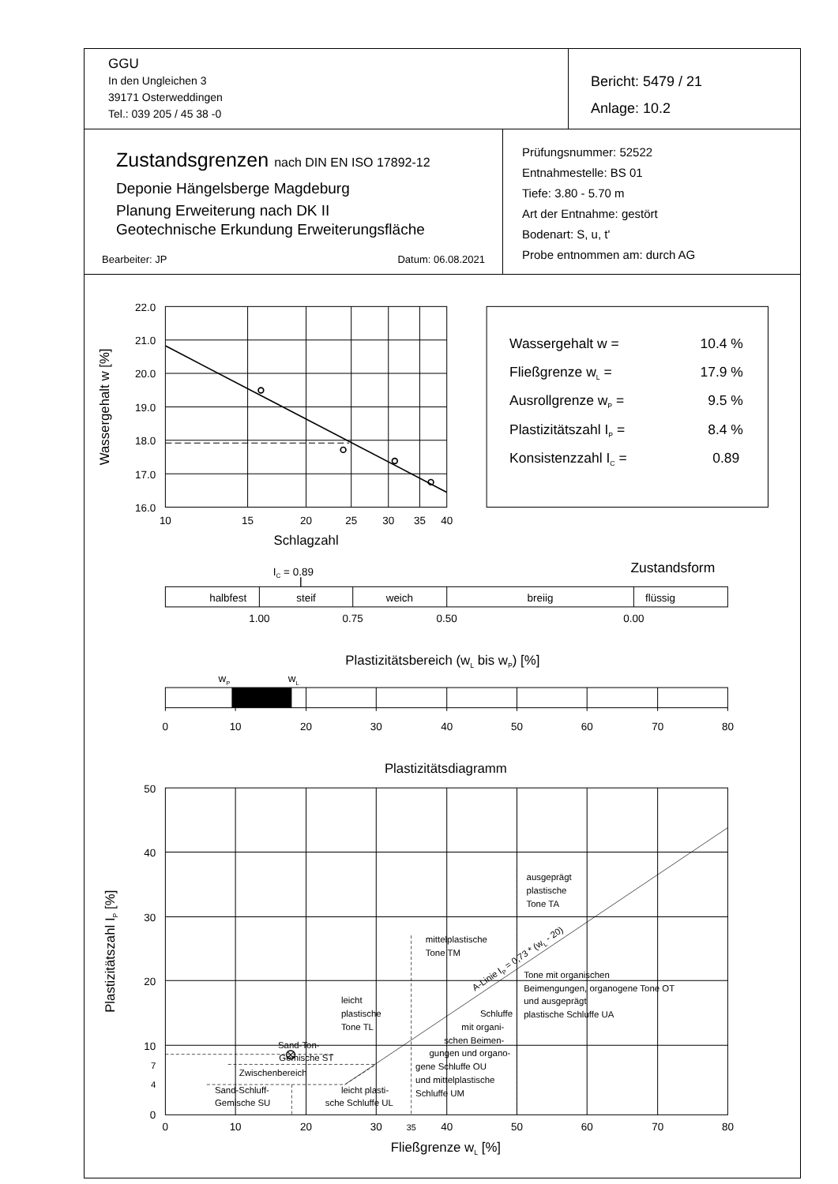GGU
In den Ungleichen 3
39171 Osterweddingen
Tel.: 039 205 / 45 38 -0
Bericht: 5479 / 21
Anlage: 10.2
Zustandsgrenzen nach DIN EN ISO 17892-12
Deponie Hängelsberge Magdeburg
Planung Erweiterung nach DK II
Geotechnische Erkundung Erweiterungsfläche
Bearbeiter: JP Datum: 06.08.2021
Prüfungsnummer: 52522
Entnahmestelle: BS 01
Tiefe: 3.80 - 5.70 m
Art der Entnahme: gestört
Bodenart: S, u, t'
Probe entnommen am: durch AG
22.0
21.0
20.0
19.0
18.0
17.0
16.0
10
15
20
25
30
35
40
Schlagzahl
Wassergehalt w [%]
Wassergehalt w =
10.4 %
Fließgrenze wL =
17.9 %
Ausrollgrenze wP =
9.5 %
Plastizitätszahl IP =
8.4 %
Konsistenzzahl IC =
0.89
IC = 0.89
Zustandsform
halbfest
steif
weich
breiig
flüssig
1.00
0.75
0.50
0.00
Plastizitätsbereich (wL bis wP) [%]
wP
wL
0
10
20
30
40
50
60
70
80
Plastizitätsdiagramm
50
40
30
20
10
7
4
0
0
10
20
30
35
40
50
60
70
80
Fließgrenze wL [%]
Plastizitätszahl IP [%]
ausgeprägt
plastische
Tone TA
mittelplastische
Tone TM
A-Linie IP = 0,73 * (wL - 20)
Tone mit organischen
Beimengungen, organogene Tone OT
und ausgeprägt
plastische Schluffe UA
leicht
plastische
Tone TL
Schluffe
mit organi-
schen Beimen-
gungen und organo-
gene Schluffe OU
und mittelplastische
Schluffe UM
Sand-Ton-
Gemische ST
Zwischenbereich
Sand-Schluff-
Gemische SU
leicht plasti-
sche Schluffe UL